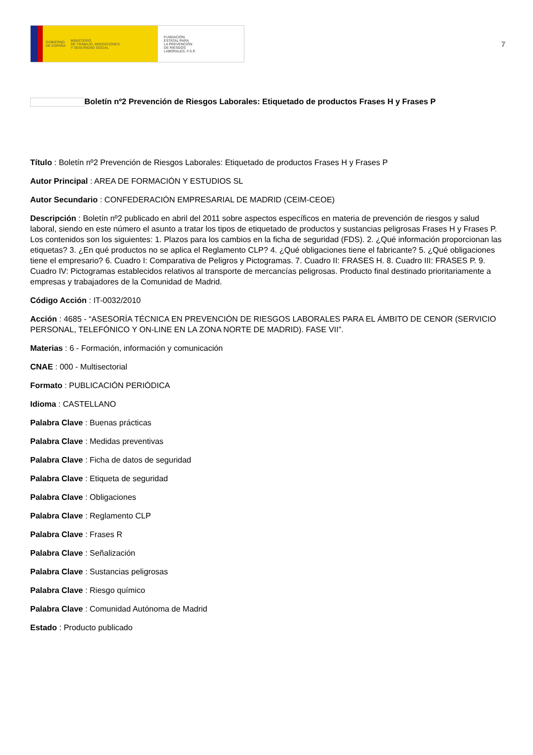GOBIERNO
DE ESPAÑA MINISTERIO
DE TRABAJO, MIGRACIONES
Y SEGURIDAD SOCIAL
FUNDACIÓN
ESTATAL PARA
LA PREVENCIÓN
DE RIESGOS
LABORALES, F.S.P.
7
Boletín nº2 Prevención de Riesgos Laborales: Etiquetado de productos Frases H y Frases P
Título : Boletín nº2 Prevención de Riesgos Laborales: Etiquetado de productos Frases H y Frases P
Autor Principal : AREA DE FORMACIÓN Y ESTUDIOS SL
Autor Secundario : CONFEDERACIÓN EMPRESARIAL DE MADRID (CEIM-CEOE)
Descripción : Boletín nº2 publicado en abril del 2011 sobre aspectos específicos en materia de prevención de riesgos y salud laboral, siendo en este número el asunto a tratar los tipos de etiquetado de productos y sustancias peligrosas Frases H y Frases P. Los contenidos son los siguientes: 1. Plazos para los cambios en la ficha de seguridad (FDS). 2. ¿Qué información proporcionan las etiquetas? 3. ¿En qué productos no se aplica el Reglamento CLP? 4. ¿Qué obligaciones tiene el fabricante? 5. ¿Qué obligaciones tiene el empresario? 6. Cuadro I: Comparativa de Peligros y Pictogramas. 7. Cuadro II: FRASES H. 8. Cuadro III: FRASES P. 9. Cuadro IV: Pictogramas establecidos relativos al transporte de mercancías peligrosas. Producto final destinado prioritariamente a empresas y trabajadores de la Comunidad de Madrid.
Código Acción : IT-0032/2010
Acción : 4685 - “ASESORÍA TÉCNICA EN PREVENCIÓN DE RIESGOS LABORALES PARA EL ÁMBITO DE CENOR (SERVICIO PERSONAL, TELEFÓNICO Y ON-LINE EN LA ZONA NORTE DE MADRID). FASE VII”.
Materias : 6 - Formación, información y comunicación
CNAE : 000 - Multisectorial
Formato : PUBLICACIÓN PERIÓDICA
Idioma : CASTELLANO
Palabra Clave : Buenas prácticas
Palabra Clave : Medidas preventivas
Palabra Clave : Ficha de datos de seguridad
Palabra Clave : Etiqueta de seguridad
Palabra Clave : Obligaciones
Palabra Clave : Reglamento CLP
Palabra Clave : Frases R
Palabra Clave : Señalización
Palabra Clave : Sustancias peligrosas
Palabra Clave : Riesgo químico
Palabra Clave : Comunidad Autónoma de Madrid
Estado : Producto publicado